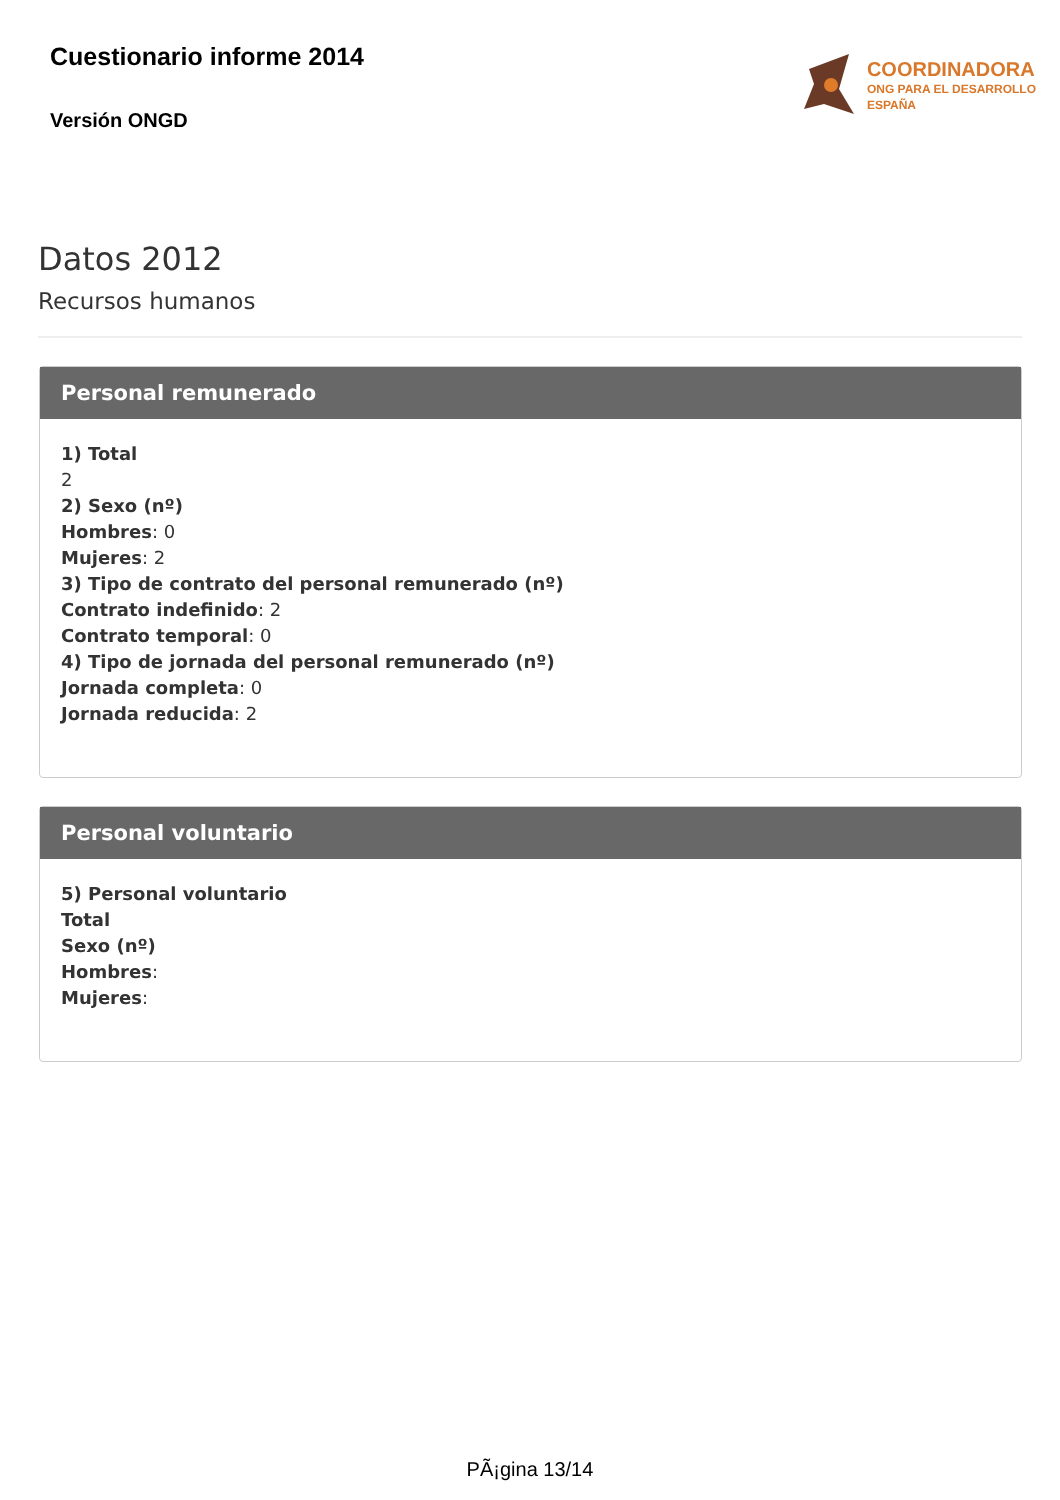Cuestionario informe 2014
Versión ONGD
COORDINADORA
ONG PARA EL DESARROLLO
ESPAÑA
Datos 2012
Recursos humanos
Personal remunerado
1) Total
2
2) Sexo (nº)
Hombres: 0
Mujeres: 2
3) Tipo de contrato del personal remunerado (nº)
Contrato indefinido: 2
Contrato temporal: 0
4) Tipo de jornada del personal remunerado (nº)
Jornada completa: 0
Jornada reducida: 2
Personal voluntario
5) Personal voluntario
Total
Sexo (nº)
Hombres:
Mujeres:
PÃ¡gina 13/14